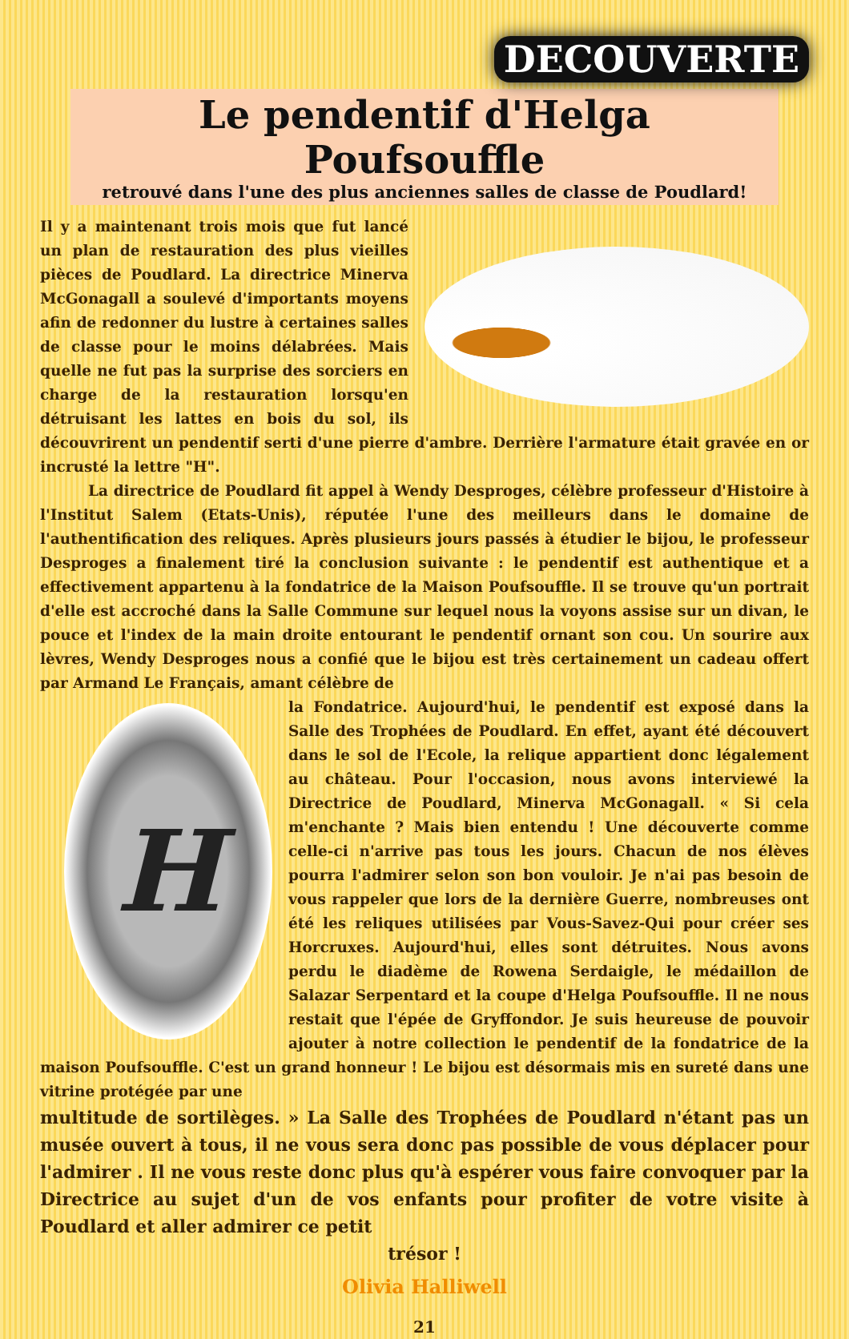DECOUVERTE
Le pendentif d'Helga Poufsouffle
retrouvé dans l'une des plus anciennes salles de classe de Poudlard!
Il y a maintenant trois mois que fut lancé un plan de restauration des plus vieilles pièces de Poudlard. La directrice Minerva McGonagall a soulevé d'importants moyens afin de redonner du lustre à certaines salles de classe pour le moins délabrées. Mais quelle ne fut pas la surprise des sorciers en charge de la restauration lorsqu'en détruisant les lattes en bois du sol, ils découvrirent un pendentif serti d'une pierre d'ambre. Derrière l'armature était gravée en or incrusté la lettre "H".
La directrice de Poudlard fit appel à Wendy Desproges, célèbre professeur d'Histoire à l'Institut Salem (Etats-Unis), réputée l'une des meilleurs dans le domaine de l'authentification des reliques. Après plusieurs jours passés à étudier le bijou, le professeur Desproges a finalement tiré la conclusion suivante : le pendentif est authentique et a effectivement appartenu à la fondatrice de la Maison Poufsouffle. Il se trouve qu'un portrait d'elle est accroché dans la Salle Commune sur lequel nous la voyons assise sur un divan, le pouce et l'index de la main droite entourant le pendentif ornant son cou. Un sourire aux lèvres, Wendy Desproges nous a confié que le bijou est très certainement un cadeau offert par Armand Le Français, amant célèbre de
H
la Fondatrice. Aujourd'hui, le pendentif est exposé dans la Salle des Trophées de Poudlard. En effet, ayant été découvert dans le sol de l'Ecole, la relique appartient donc légalement au château. Pour l'occasion, nous avons interviewé la Directrice de Poudlard, Minerva McGonagall. « Si cela m'enchante ? Mais bien entendu ! Une découverte comme celle-ci n'arrive pas tous les jours. Chacun de nos élèves pourra l'admirer selon son bon vouloir. Je n'ai pas besoin de vous rappeler que lors de la dernière Guerre, nombreuses ont été les reliques utilisées par Vous-Savez-Qui pour créer ses Horcruxes. Aujourd'hui, elles sont détruites. Nous avons perdu le diadème de Rowena Serdaigle, le médaillon de Salazar Serpentard et la coupe d'Helga Poufsouffle. Il ne nous restait que l'épée de Gryffondor. Je suis heureuse de pouvoir ajouter à notre collection le pendentif de la fondatrice de la maison Poufsouffle. C'est un grand honneur ! Le bijou est désormais mis en sureté dans une vitrine protégée par une
multitude de sortilèges. » La Salle des Trophées de Poudlard n'étant pas un musée ouvert à tous, il ne vous sera donc pas possible de vous déplacer pour l'admirer . Il ne vous reste donc plus qu'à espérer vous faire convoquer par la Directrice au sujet d'un de vos enfants pour profiter de votre visite à Poudlard et aller admirer ce petit
trésor !
Olivia Halliwell
21